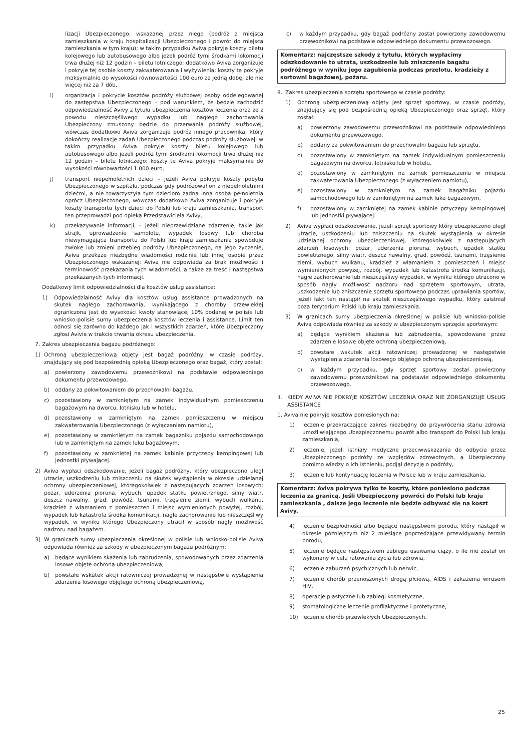lizacji Ubezpieczonego, wskazanej przez niego (podróż z miejsca zamieszkania w kraju hospitalizacji Ubezpieczonego i powrót do miejsca zamieszkania w tym kraju); w takim przypadku Aviva pokryje koszty biletu kolejowego lub autobusowego albo jeżeli podróż tymi środkami lokomocji trwa dłużej niż 12 godzin – biletu lotniczego; dodatkowo Aviva zorganizuje i pokryje tej osobie koszty zakwaterowania i wyżywienia; koszty te pokryje maksymalnie do wysokości równowartości 100 euro za jedną dobę, ale nie więcej niż za 7 dób,
i) organizacja i pokrycie kosztów podróży służbowej osoby oddelegowanej do zastępstwa Ubezpieczonego – pod warunkiem, że będzie zachodzić odpowiedzialność Avivy z tytułu ubezpieczenia kosztów leczenia oraz że z powodu nieszczęśliwego wypadku lub nagłego zachorowania Ubezpieczony zmuszony będzie do przerwania podróży służbowej, wówczas dodatkowo Aviva zorganizuje podróż innego pracownika, który dokończy realizację zadań Ubezpieczonego podczas podróży służbowej; w takim przypadku Aviva pokryje koszty biletu kolejowego lub autobusowego albo jeżeli podróż tymi środkami lokomocji trwa dłużej niż 12 godzin – biletu lotniczego; koszty te Aviva pokryje maksymalnie do wysokości równowartości 1.000 euro,
j) transport niepełnoletnich dzieci – jeżeli Aviva pokryje koszty pobytu Ubezpieczonego w szpitalu, podczas gdy podróżował on z niepełnoletnimi dziećmi, a nie towarzyszyła tym dzieciom żadna inna osoba pełnoletnia oprócz Ubezpieczonego, wówczas dodatkowo Aviva zorganizuje i pokryje koszty transportu tych dzieci do Polski lub kraju zamieszkania, transport ten przeprowadzi pod opieką Przedstawiciela Avivy,
k) przekazywanie informacji, – jeżeli nieprzewidziane zdarzenie, takie jak strajk, uprowadzenie samolotu, wypadek losowy lub choroba niewymagająca transportu do Polski lub kraju zamieszkania spowoduje zwłokę lub zmieni przebieg podróży Ubezpieczonego, na jego życzenie, Aviva przekaże niezbędne wiadomości rodzinie lub innej osobie przez Ubezpieczonego wskazanej; Aviva nie odpowiada za brak możliwości i terminowość przekazania tych wiadomości, a także za treść i następstwa przekazanych tych informacji.
Dodatkowy limit odpowiedzialności dla kosztów usług assistance:
1) Odpowiedzialność Avivy dla kosztów usług assistance prowadzonych na skutek nagłego zachorowania, wynikającego z choroby przewlekłej ograniczona jest do wysokości kwoty stanowiącej 10% podanej w polisie lub wniosko-polisie sumy ubezpieczenia kosztów leczenia i assistance. Limit ten odnosi się zarówno do każdego jak i wszystkich zdarzeń, które Ubezpieczony zgłosi Avivie w trakcie trwania okresu ubezpieczenia.
7. Zakres ubezpieczenia bagażu podróżnego:
1) Ochroną ubezpieczeniową objęty jest bagaż podróżny, w czasie podróży, znajdujący się pod bezpośrednią opieką Ubezpieczonego oraz bagaż, który został:
a) powierzony zawodowemu przewoźnikowi na podstawie odpowiedniego dokumentu przewozowego,
b) oddany za pokwitowaniem do przechowalni bagażu,
c) pozostawiony w zamkniętym na zamek indywidualnym pomieszczeniu bagażowym na dworcu, lotnisku lub w hotelu,
d) pozostawiony w zamkniętym na zamek pomieszczeniu w miejscu zakwaterowania Ubezpieczonego (z wyłączeniem namiotu),
e) pozostawiony w zamkniętym na zamek bagażniku pojazdu samochodowego lub w zamkniętym na zamek luku bagażowym,
f) pozostawiony w zamkniętej na zamek kabinie przyczepy kempingowej lub jednostki pływającej.
2) Aviva wypłaci odszkodowanie, jeżeli bagaż podróżny, który ubezpieczono uległ utracie, uszkodzeniu lub zniszczeniu na skutek wystąpienia w okresie udzielanej ochrony ubezpieczeniowej, któregokolwiek z następujących zdarzeń losowych: pożar, uderzenia pioruna, wybuch, upadek statku powietrznego, silny wiatr, deszcz nawalny, grad, powódź, tsunami, trzęsienie ziemi, wybuch wulkanu, kradzież z włamaniem z pomieszczeń i miejsc wymienionych powyżej, rozbój, wypadek lub katastrofa środka komunikacji, nagłe zachorowanie lub nieszczęśliwy wypadek, w wyniku którego Ubezpieczony utracił w sposób nagły możliwość nadzoru nad bagażem.
3) W granicach sumy ubezpieczenia określonej w polisie lub wniosko-polisie Aviva odpowiada również za szkody w ubezpieczonym bagażu podróżnym:
a) będące wynikiem skażenia lub zabrudzenia, spowodowanych przez zdarzenia losowe objęte ochroną ubezpieczeniową,
b) powstałe wskutek akcji ratowniczej prowadzonej w następstwie wystąpienia zdarzenia losowego objętego ochroną ubezpieczeniową,
c) w każdym przypadku, gdy bagaż podróżny został powierzony zawodowemu przewoźnikowi na podstawie odpowiedniego dokumentu przewozowego.
Komentarz: najczęstsze szkody z tytułu, których wypłacimy odszkodowanie to utrata, uszkodzenie lub zniszczenie bagażu podróżnego w wyniku jego zagubienia podczas przelotu, kradzieży z sortowni bagażowej, pożaru.
8. Zakres ubezpieczenia sprzętu sportowego w czasie podróży:
1) Ochroną ubezpieczeniową objęty jest sprzęt sportowy, w czasie podróży, znajdujący się pod bezpośrednią opieką Ubezpieczonego oraz sprzęt, który został:
a) powierzony zawodowemu przewoźnikowi na podstawie odpowiedniego dokumentu przewozowego,
b) oddany za pokwitowaniem do przechowalni bagażu lub sprzętu,
c) pozostawiony w zamkniętym na zamek indywidualnym pomieszczeniu bagażowym na dworcu, lotnisku lub w hotelu,
d) pozostawiony w zamkniętym na zamek pomieszczeniu w miejscu zakwaterowania Ubezpieczonego (z wyłączeniem namiotu),
e) pozostawiony w zamkniętym na zamek bagażniku pojazdu samochodowego lub w zamkniętym na zamek luku bagażowym,
f) pozostawiony w zamkniętej na zamek kabinie przyczepy kempingowej lub jednostki pływającej.
2) Aviva wypłaci odszkodowanie, jeżeli sprzęt sportowy który ubezpieczono uległ utracie, uszkodzeniu lub zniszczeniu na skutek wystąpienia w okresie udzielanej ochrony ubezpieczeniowej, któregokolwiek z następujących zdarzeń losowych: pożar, uderzenia pioruna, wybuch, upadek statku powietrznego, silny wiatr, deszcz nawalny, grad, powódź, tsunami, trzęsienie ziemi, wybuch wulkanu, kradzież z włamaniem z pomieszczeń i miejsc wymienionych powyżej, rozbój, wypadek lub katastrofa środka komunikacji, nagłe zachorowanie lub nieszczęśliwy wypadek, w wyniku którego utracono w sposób nagły możliwość nadzoru nad sprzętem sportowym, utrata, uszkodzenie lub zniszczenie sprzętu sportowego podczas uprawiania sportów, jeżeli fakt ten nastąpił na skutek nieszczęśliwego wypadku, który zaistniał poza terytorium Polski lub kraju zamieszkania.
3) W granicach sumy ubezpieczenia określonej w polisie lub wniosko-polisie Aviva odpowiada również za szkody w ubezpieczonym sprzęcie sportowym:
a) będące wynikiem skażenia lub zabrudzenia, spowodowane przez zdarzenie losowe objęte ochroną ubezpieczeniową,
b) powstałe wskutek akcji ratowniczej prowadzonej w następstwie wystąpienia zdarzenia losowego objętego ochroną ubezpieczeniową,
c) w każdym przypadku, gdy sprzęt sportowy został powierzony zawodowemu przewoźnikowi na podstawie odpowiedniego dokumentu przewozowego.
II. KIEDY AVIVA NIE POKRYJE KOSZTÓW LECZENIA ORAZ NIE ZORGANIZUJE USŁUG ASSISTANCE
1. Aviva nie pokryje kosztów poniesionych na:
1) leczenie przekraczające zakres niezbędny do przywrócenia stanu zdrowia umożliwiającego Ubezpieczonemu powrót albo transport do Polski lub kraju zamieszkania,
2) leczenie, jeżeli istniały medyczne przeciwwskazania do odbycia przez Ubezpieczonego podróży ze względów zdrowotnych, a Ubezpieczony pomimo wiedzy o ich istnieniu, podjął decyzję o podróży,
3) leczenie lub kontynuację leczenia w Polsce lub w kraju zamieszkania,
Komentarz: Aviva pokrywa tylko te koszty, które poniesiono podczas leczenia za granicą. Jeśli Ubezpieczony powróci do Polski lub kraju zamieszkania , dalsze jego leczenie nie będzie odbywać się na koszt Avivy.
4) leczenie bezpłodności albo będące następstwem porodu, który nastąpił w okresie późniejszym niż 2 miesiące poprzedzające przewidywany termin porodu,
5) leczenie będące następstwem zabiegu usuwania ciąży, o ile nie został on wykonany w celu ratowania życia lub zdrowia,
6) leczenie zaburzeń psychicznych lub nerwic,
7) leczenie chorób przenoszonych drogą płciową, AIDS i zakażenia wirusem HIV,
8) operacje plastyczne lub zabiegi kosmetyczne,
9) stomatologiczne leczenie profilaktyczne i protetyczne,
10) leczenie chorób przewlekłych Ubezpieczonych.
25